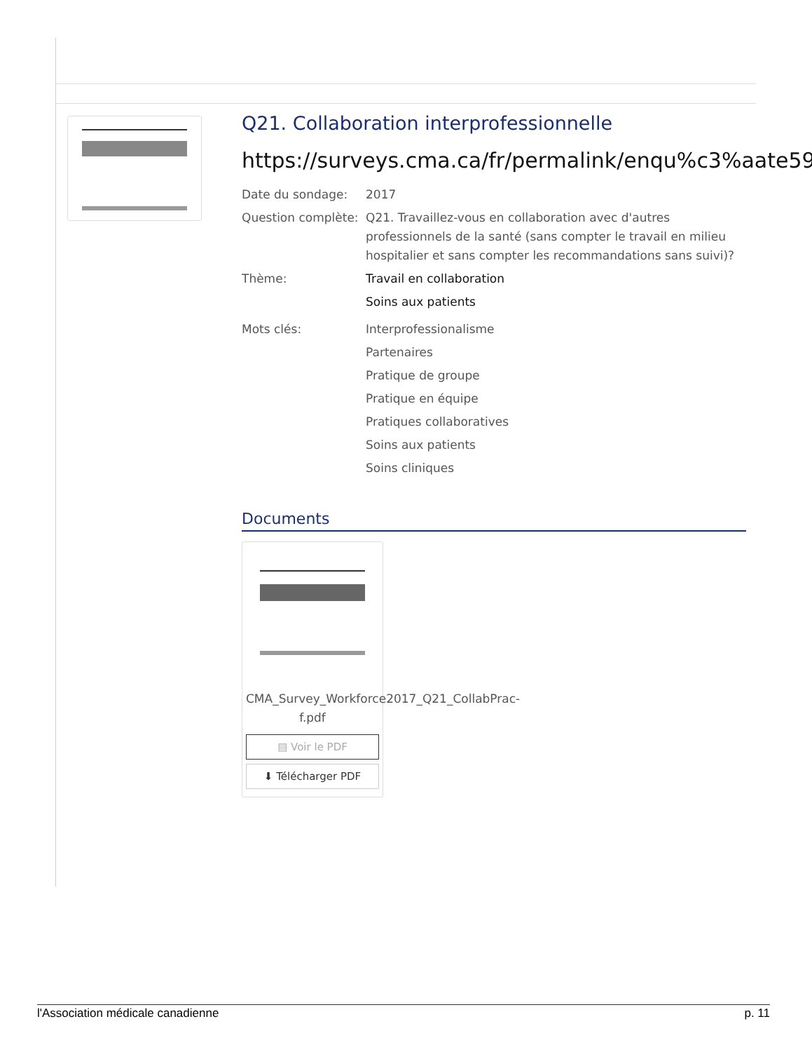Q21. Collaboration interprofessionnelle
https://surveys.cma.ca/fr/permalink/enqu%c3%aate59
Date du sondage: 2017
Question complète:
Q21. Travaillez-vous en collaboration avec d'autres professionnels de la santé (sans compter le travail en milieu hospitalier et sans compter les recommandations sans suivi)?
Thème: Travail en collaboration
Soins aux patients
Mots clés: Interprofessionalisme
Partenaires
Pratique de groupe
Pratique en équipe
Pratiques collaboratives
Soins aux patients
Soins cliniques
Documents
CMA_Survey_Workforce2017_Q21_CollabPrac-f.pdf
▤ Voir le PDF
⬇ Télécharger PDF
l'Association médicale canadienne p. 11